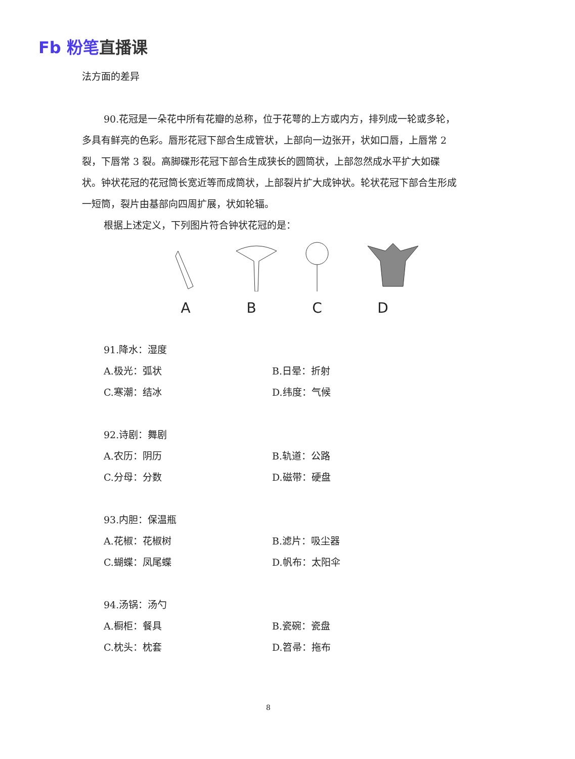Fb 粉笔直播课
法方面的差异
90.花冠是一朵花中所有花瓣的总称，位于花萼的上方或内方，排列成一轮或多轮，多具有鲜亮的色彩。唇形花冠下部合生成管状，上部向一边张开，状如口唇，上唇常 2 裂，下唇常 3 裂。高脚碟形花冠下部合生成狭长的圆筒状，上部忽然成水平扩大如碟状。钟状花冠的花冠筒长宽近等而成筒状，上部裂片扩大成钟状。轮状花冠下部合生形成一短筒，裂片由基部向四周扩展，状如轮辐。
根据上述定义，下列图片符合钟状花冠的是：
A
B
C
D
91.降水：湿度
A.极光：弧状 B.日晕：折射
C.寒潮：结冰 D.纬度：气候
92.诗剧：舞剧
A.农历：阴历 B.轨道：公路
C.分母：分数 D.磁带：硬盘
93.内胆：保温瓶
A.花椒：花椒树 B.滤片：吸尘器
C.蝴蝶：凤尾蝶 D.帆布：太阳伞
94.汤锅：汤勺
A.橱柜：餐具 B.瓷碗：瓷盘
C.枕头：枕套 D.笤帚：拖布
8